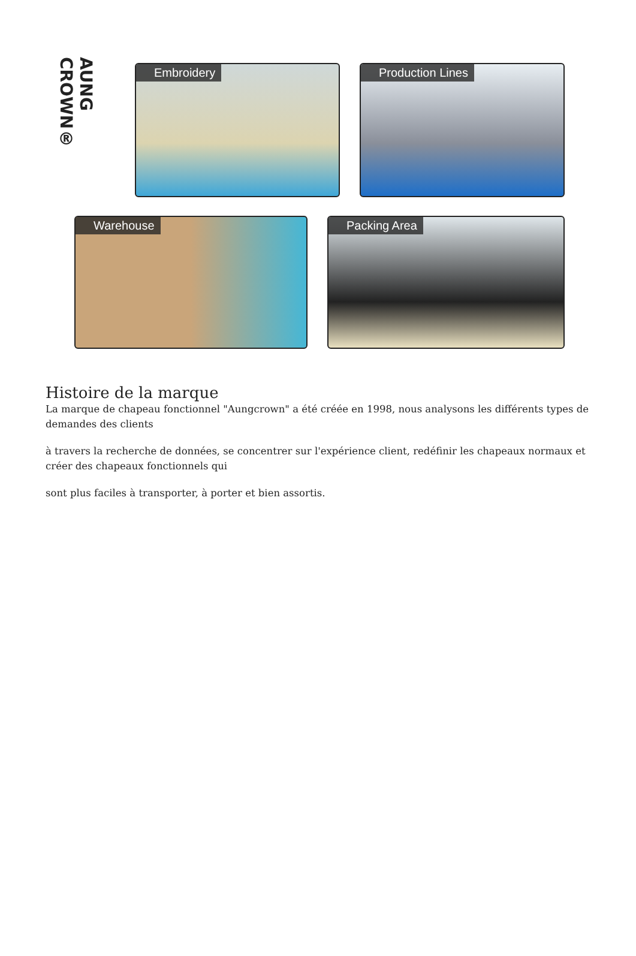AUNG CROWN®
Embroidery Production Lines
Warehouse Packing Area
Histoire de la marque
La marque de chapeau fonctionnel "Aungcrown" a été crééе en 1998, nous analysons les différents types de demandes des clients
à travers la recherche de données, se concentrer sur l'expérience client, redéfinir les chapeaux normaux et créer des chapeaux fonctionnels qui
sont plus faciles à transporter, à porter et bien assortis.